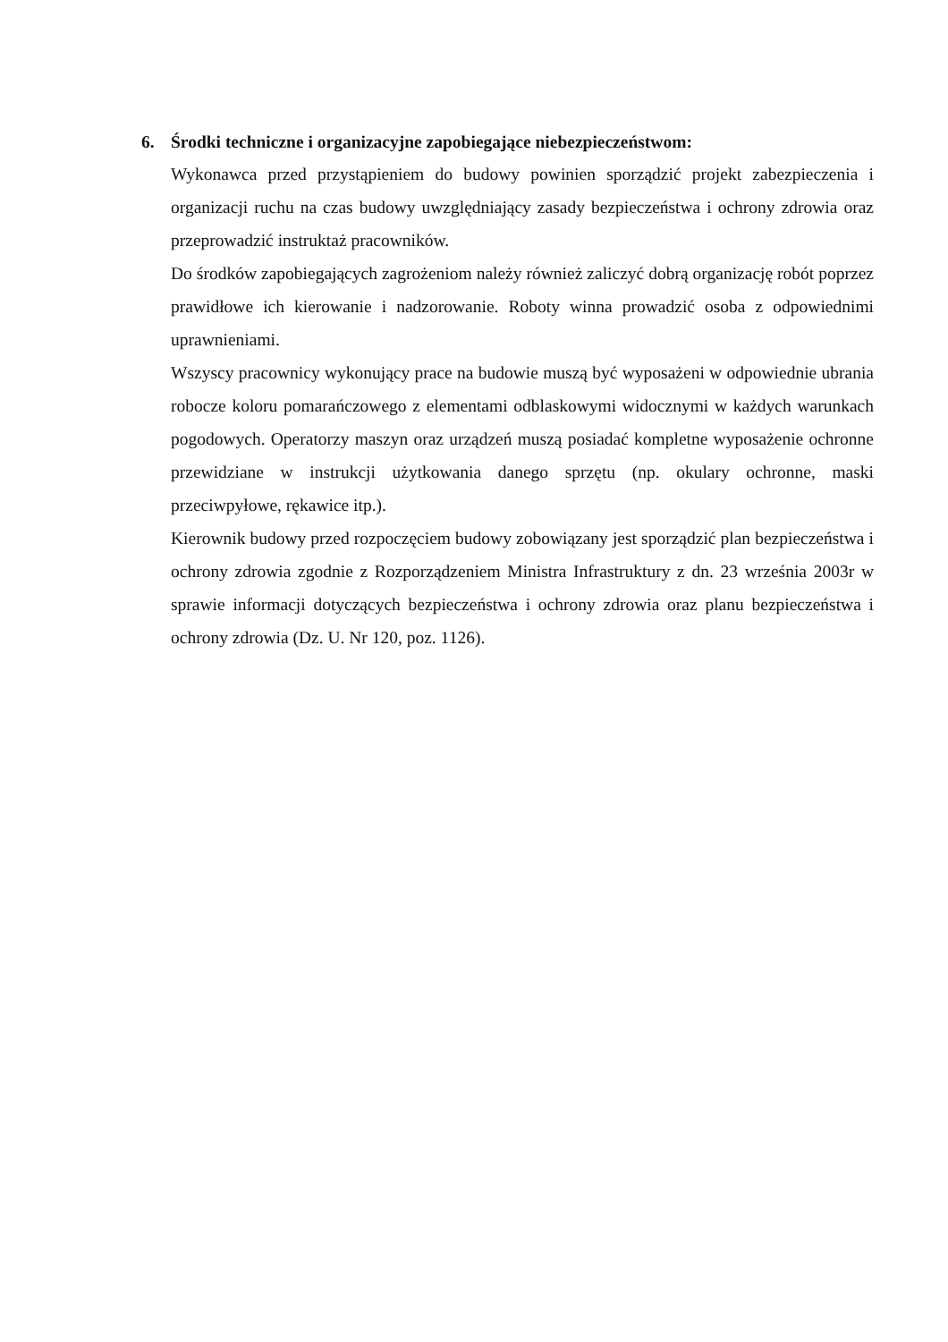6. Środki techniczne i organizacyjne zapobiegające niebezpieczeństwom:
Wykonawca przed przystąpieniem do budowy powinien sporządzić projekt zabezpieczenia i organizacji ruchu na czas budowy uwzględniający zasady bezpieczeństwa i ochrony zdrowia oraz przeprowadzić instruktaż pracowników.
Do środków zapobiegających zagrożeniom należy również zaliczyć dobrą organizację robót poprzez prawidłowe ich kierowanie i nadzorowanie. Roboty winna prowadzić osoba z odpowiednimi uprawnieniami.
Wszyscy pracownicy wykonujący prace na budowie muszą być wyposażeni w odpowiednie ubrania robocze koloru pomarańczowego z elementami odblaskowymi widocznymi w każdych warunkach pogodowych. Operatorzy maszyn oraz urządzeń muszą posiadać kompletne wyposażenie ochronne przewidziane w instrukcji użytkowania danego sprzętu (np. okulary ochronne, maski przeciwpyłowe, rękawice itp.).
Kierownik budowy przed rozpoczęciem budowy zobowiązany jest sporządzić plan bezpieczeństwa i ochrony zdrowia zgodnie z Rozporządzeniem Ministra Infrastruktury z dn. 23 września 2003r w sprawie informacji dotyczących bezpieczeństwa i ochrony zdrowia oraz planu bezpieczeństwa i ochrony zdrowia (Dz. U. Nr 120, poz. 1126).